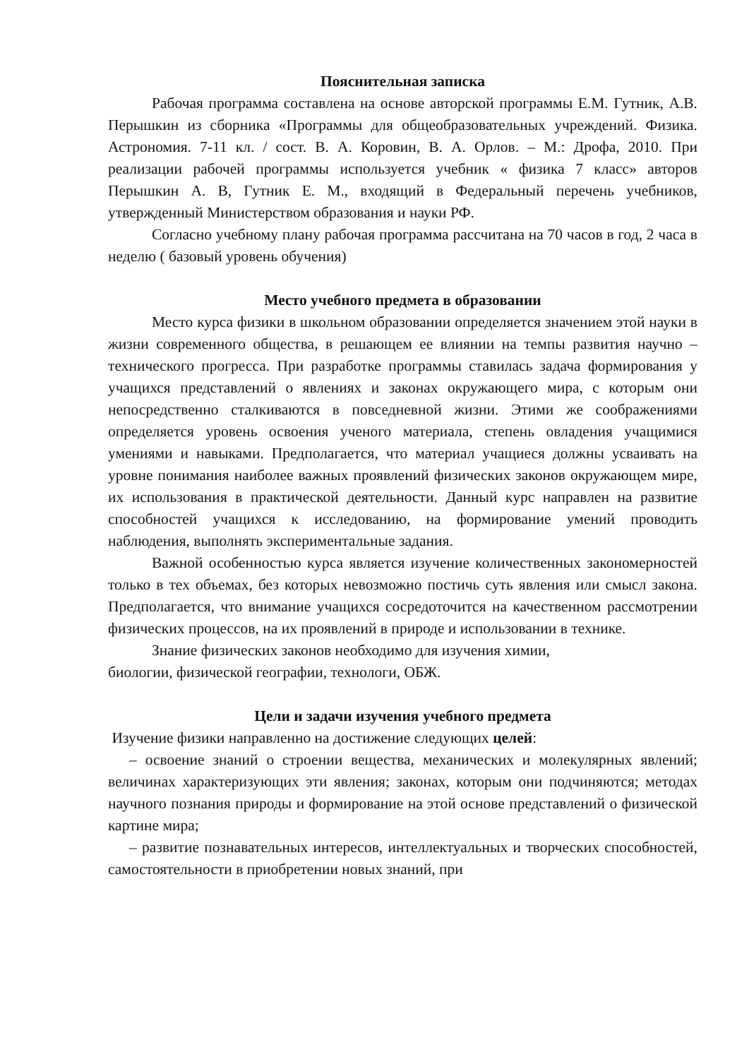Пояснительная записка
Рабочая программа составлена на основе авторской программы Е.М. Гутник, А.В. Перышкин из сборника «Программы для общеобразовательных учреждений. Физика. Астрономия. 7-11 кл. / сост. В. А. Коровин, В. А. Орлов. – М.: Дрофа, 2010. При реализации рабочей программы используется учебник « физика 7 класс» авторов Перышкин А. В, Гутник Е. М., входящий в Федеральный перечень учебников, утвержденный Министерством образования и науки РФ.
Согласно учебному плану рабочая программа рассчитана на 70 часов в год, 2 часа в неделю ( базовый уровень обучения)
Место учебного предмета в образовании
Место курса физики в школьном образовании определяется значением этой науки в жизни современного общества, в решающем ее влиянии на темпы развития научно – технического прогресса. При разработке программы ставилась задача формирования у учащихся представлений о явлениях и законах окружающего мира, с которым они непосредственно сталкиваются в повседневной жизни. Этими же соображениями определяется уровень освоения ученого материала, степень овладения учащимися умениями и навыками. Предполагается, что материал учащиеся должны усваивать на уровне понимания наиболее важных проявлений физических законов окружающем мире, их использования в практической деятельности. Данный курс направлен на развитие способностей учащихся к исследованию, на формирование умений проводить наблюдения, выполнять экспериментальные задания.
Важной особенностью курса является изучение количественных закономерностей только в тех объемах, без которых невозможно постичь суть явления или смысл закона. Предполагается, что внимание учащихся сосредоточится на качественном рассмотрении физических процессов, на их проявлений в природе и использовании в технике.
Знание физических законов необходимо для изучения химии,
биологии, физической географии, технологи, ОБЖ.
Цели и задачи изучения учебного предмета
Изучение физики направленно на достижение следующих целей:
– освоение знаний о строении вещества, механических и молекулярных явлений; величинах характеризующих эти явления; законах, которым они подчиняются; методах научного познания природы и формирование на этой основе представлений о физической картине мира;
– развитие познавательных интересов, интеллектуальных и творческих способностей, самостоятельности в приобретении новых знаний, при